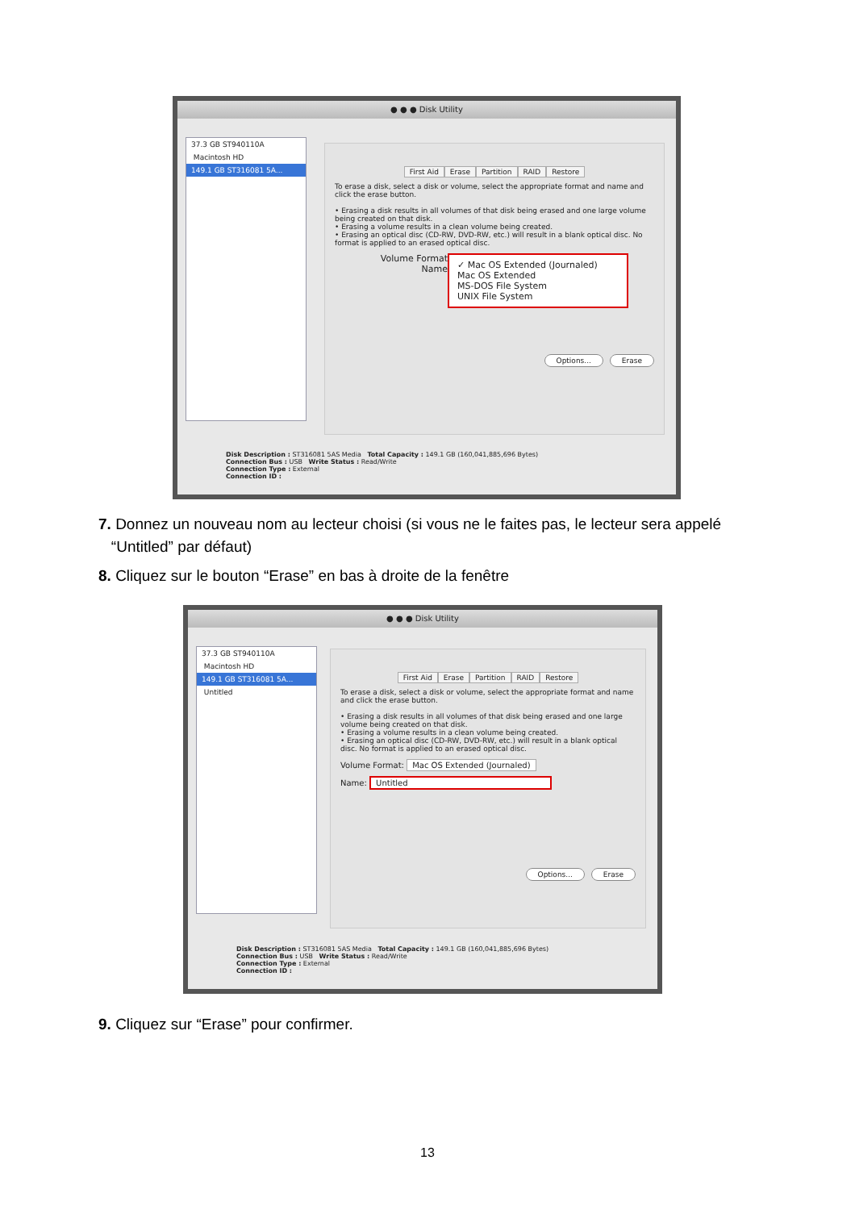● ● ● Disk Utility
37.3 GB ST940110A
Macintosh HD
149.1 GB ST316081 5A...
First Aid Erase Partition RAID Restore
To erase a disk, select a disk or volume, select the appropriate format and name and click the erase button.
• Erasing a disk results in all volumes of that disk being erased and one large volume being created on that disk.
• Erasing a volume results in a clean volume being created.
• Erasing an optical disc (CD-RW, DVD-RW, etc.) will result in a blank optical disc. No format is applied to an erased optical disc.
Volume Format
Name
✓ Mac OS Extended (Journaled)
Mac OS Extended
MS-DOS File System
UNIX File System
Options... Erase
Disk Description : ST316081 5AS Media Total Capacity : 149.1 GB (160,041,885,696 Bytes)
Connection Bus : USB Write Status : Read/Write
Connection Type : External
Connection ID :
7. Donnez un nouveau nom au lecteur choisi (si vous ne le faites pas, le lecteur sera appelé
“Untitled” par défaut)
8. Cliquez sur le bouton “Erase” en bas à droite de la fenêtre
● ● ● Disk Utility
37.3 GB ST940110A
Macintosh HD
149.1 GB ST316081 5A...
Untitled
First Aid Erase Partition RAID Restore
To erase a disk, select a disk or volume, select the appropriate format and name and click the erase button.
• Erasing a disk results in all volumes of that disk being erased and one large volume being created on that disk.
• Erasing a volume results in a clean volume being created.
• Erasing an optical disc (CD-RW, DVD-RW, etc.) will result in a blank optical disc. No format is applied to an erased optical disc.
Volume Format: Mac OS Extended (Journaled)
Name: Untitled
Options... Erase
Disk Description : ST316081 5AS Media Total Capacity : 149.1 GB (160,041,885,696 Bytes)
Connection Bus : USB Write Status : Read/Write
Connection Type : External
Connection ID :
9. Cliquez sur “Erase” pour confirmer.
13